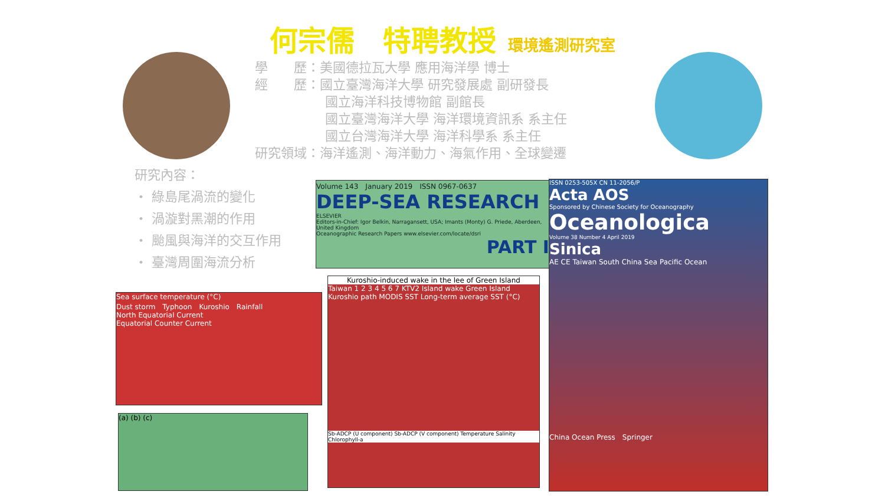何宗儒　特聘教授 環境遙測研究室
學　　歷：美國德拉瓦大學 應用海洋學 博士
經　　歷：國立臺灣海洋大學 研究發展處 副研發長
國立海洋科技博物館 副館長
國立臺灣海洋大學 海洋環境資訊系 系主任
國立台灣海洋大學 海洋科學系 系主任
研究領域：海洋遙測、海洋動力、海氣作用、全球變遷
研究內容：
・ 綠島尾渦流的變化
・ 渦漩對黑潮的作用
・ 颱風與海洋的交互作用
・ 臺灣周圍海流分析
Volume 143　January 2019　ISSN 0967-0637
DEEP-SEA RESEARCH
ELSEVIER
Editors-in-Chief: Igor Belkin, Narragansett, USA; Imants (Monty) G. Priede, Aberdeen, United Kingdom
Oceanographic Research Papers www.elsevier.com/locate/dsri
PART I
ISSN 0253-505X CN 11-2056/P
Acta AOS
Sponsored by Chinese Society for Oceanography
Oceanologica
Volume 38 Number 4 April 2019
Sinica
AE CE Taiwan South China Sea Pacific Ocean
China Ocean Press　Springer
Kuroshio-induced wake in the lee of Green Island
Taiwan 1 2 3 4 5 6 7 KTV2 Island wake Green Island Kuroshio path MODIS SST Long-term average SST (°C)
Sb-ADCP (U component) Sb-ADCP (V component) Temperature Salinity Chlorophyll-a
Sea surface temperature (°C)
Dust storm　Typhoon　Kuroshio　Rainfall
North Equatorial Current
Equatorial Counter Current
(a) (b) (c)